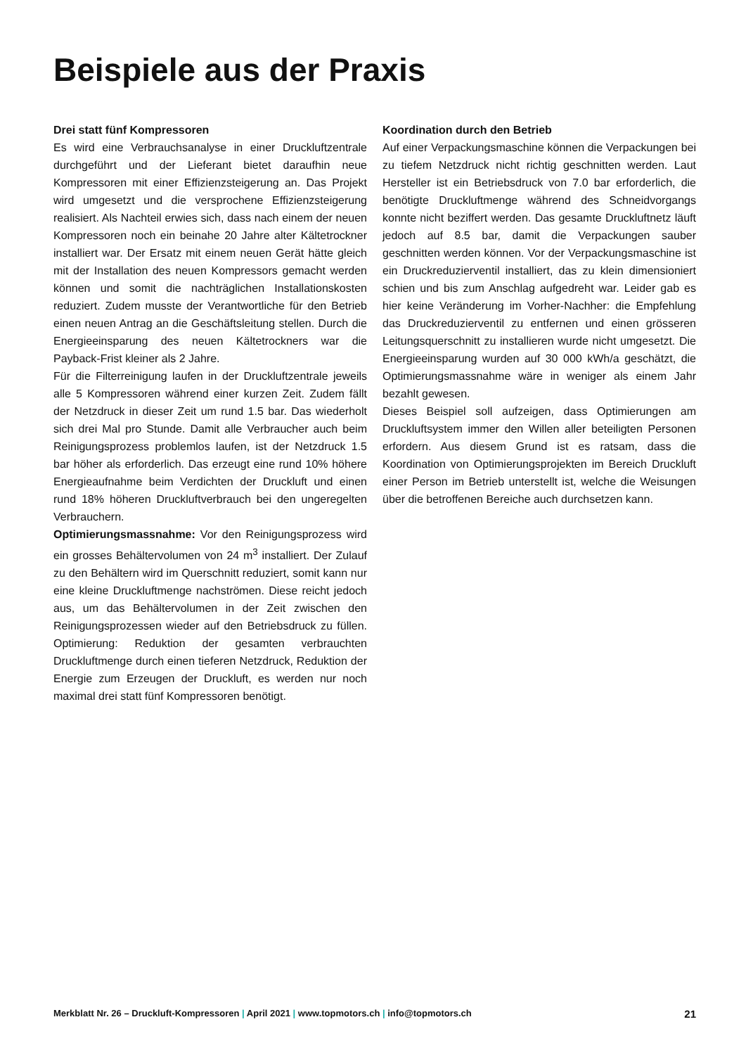Beispiele aus der Praxis
Drei statt fünf Kompressoren
Es wird eine Verbrauchsanalyse in einer Druckluftzentrale durchgeführt und der Lieferant bietet daraufhin neue Kompressoren mit einer Effizienzsteigerung an. Das Projekt wird umgesetzt und die versprochene Effizienzsteigerung realisiert. Als Nachteil erwies sich, dass nach einem der neuen Kompressoren noch ein beinahe 20 Jahre alter Kältetrockner installiert war. Der Ersatz mit einem neuen Gerät hätte gleich mit der Installation des neuen Kompressors gemacht werden können und somit die nachträglichen Installationskosten reduziert. Zudem musste der Verantwortliche für den Betrieb einen neuen Antrag an die Geschäftsleitung stellen. Durch die Energieeinsparung des neuen Kältetrockners war die Payback-Frist kleiner als 2 Jahre.
Für die Filterreinigung laufen in der Druckluftzentrale jeweils alle 5 Kompressoren während einer kurzen Zeit. Zudem fällt der Netzdruck in dieser Zeit um rund 1.5 bar. Das wiederholt sich drei Mal pro Stunde. Damit alle Verbraucher auch beim Reinigungsprozess problemlos laufen, ist der Netzdruck 1.5 bar höher als erforderlich. Das erzeugt eine rund 10% höhere Energieaufnahme beim Verdichten der Druckluft und einen rund 18% höheren Druckluftverbrauch bei den ungeregelten Verbrauchern.
Optimierungsmassnahme: Vor den Reinigungsprozess wird ein grosses Behältervolumen von 24 m<sup>3</sup> installiert. Der Zulauf zu den Behältern wird im Querschnitt reduziert, somit kann nur eine kleine Druckluftmenge nachströmen. Diese reicht jedoch aus, um das Behältervolumen in der Zeit zwischen den Reinigungsprozessen wieder auf den Betriebsdruck zu füllen. Optimierung: Reduktion der gesamten verbrauchten Druckluftmenge durch einen tieferen Netzdruck, Reduktion der Energie zum Erzeugen der Druckluft, es werden nur noch maximal drei statt fünf Kompressoren benötigt.
Koordination durch den Betrieb
Auf einer Verpackungsmaschine können die Verpackungen bei zu tiefem Netzdruck nicht richtig geschnitten werden. Laut Hersteller ist ein Betriebsdruck von 7.0 bar erforderlich, die benötigte Druckluftmenge während des Schneidvorgangs konnte nicht beziffert werden. Das gesamte Druckluftnetz läuft jedoch auf 8.5 bar, damit die Verpackungen sauber geschnitten werden können. Vor der Verpackungsmaschine ist ein Druckreduzierventil installiert, das zu klein dimensioniert schien und bis zum Anschlag aufgedreht war. Leider gab es hier keine Veränderung im Vorher-Nachher: die Empfehlung das Druckreduzierventil zu entfernen und einen grösseren Leitungsquerschnitt zu installieren wurde nicht umgesetzt. Die Energieeinsparung wurden auf 30 000 kWh/a geschätzt, die Optimierungsmassnahme wäre in weniger als einem Jahr bezahlt gewesen.
Dieses Beispiel soll aufzeigen, dass Optimierungen am Druckluftsystem immer den Willen aller beteiligten Personen erfordern. Aus diesem Grund ist es ratsam, dass die Koordination von Optimierungsprojekten im Bereich Druckluft einer Person im Betrieb unterstellt ist, welche die Weisungen über die betroffenen Bereiche auch durchsetzen kann.
Merkblatt Nr. 26 – Druckluft-Kompressoren | April 2021 | www.topmotors.ch | info@topmotors.ch 21